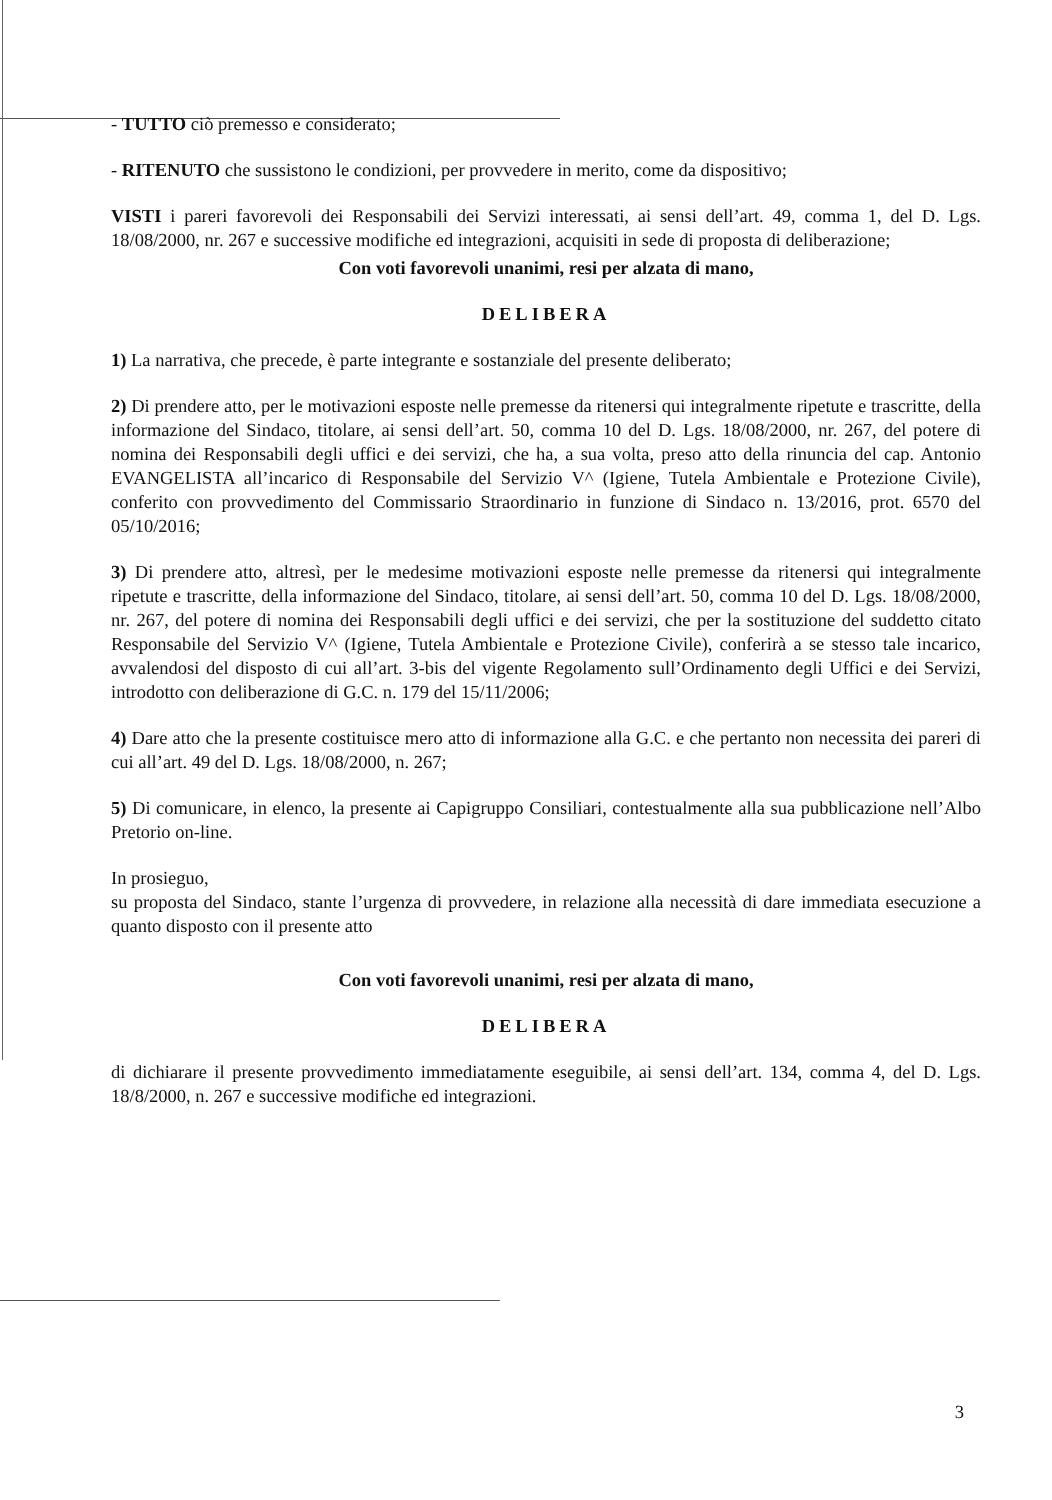- TUTTO ciò premesso e considerato;
- RITENUTO che sussistono le condizioni, per provvedere in merito, come da dispositivo;
VISTI i pareri favorevoli dei Responsabili dei Servizi interessati, ai sensi dell’art. 49, comma 1, del D. Lgs. 18/08/2000, nr. 267 e successive modifiche ed integrazioni, acquisiti in sede di proposta di deliberazione;
Con voti favorevoli unanimi, resi per alzata di mano,
DELIBERA
1) La narrativa, che precede, è parte integrante e sostanziale del presente deliberato;
2) Di prendere atto, per le motivazioni esposte nelle premesse da ritenersi qui integralmente ripetute e trascritte, della informazione del Sindaco, titolare, ai sensi dell’art. 50, comma 10 del D. Lgs. 18/08/2000, nr. 267, del potere di nomina dei Responsabili degli uffici e dei servizi, che ha, a sua volta, preso atto della rinuncia del cap. Antonio EVANGELISTA all’incarico di Responsabile del Servizio V^ (Igiene, Tutela Ambientale e Protezione Civile), conferito con provvedimento del Commissario Straordinario in funzione di Sindaco n. 13/2016, prot. 6570 del 05/10/2016;
3) Di prendere atto, altresì, per le medesime motivazioni esposte nelle premesse da ritenersi qui integralmente ripetute e trascritte, della informazione del Sindaco, titolare, ai sensi dell’art. 50, comma 10 del D. Lgs. 18/08/2000, nr. 267, del potere di nomina dei Responsabili degli uffici e dei servizi, che per la sostituzione del suddetto citato Responsabile del Servizio V^ (Igiene, Tutela Ambientale e Protezione Civile), conferirà a se stesso tale incarico, avvalendosi del disposto di cui all’art. 3-bis del vigente Regolamento sull’Ordinamento degli Uffici e dei Servizi, introdotto con deliberazione di G.C. n. 179 del 15/11/2006;
4) Dare atto che la presente costituisce mero atto di informazione alla G.C. e che pertanto non necessita dei pareri di cui all’art. 49 del D. Lgs. 18/08/2000, n. 267;
5) Di comunicare, in elenco, la presente ai Capigruppo Consiliari, contestualmente alla sua pubblicazione nell’Albo Pretorio on-line.
In prosieguo,
su proposta del Sindaco, stante l’urgenza di provvedere, in relazione alla necessità di dare immediata esecuzione a quanto disposto con il presente atto
Con voti favorevoli unanimi, resi per alzata di mano,
DELIBERA
di dichiarare il presente provvedimento immediatamente eseguibile, ai sensi dell’art. 134, comma 4, del D. Lgs. 18/8/2000, n. 267 e successive modifiche ed integrazioni.
3